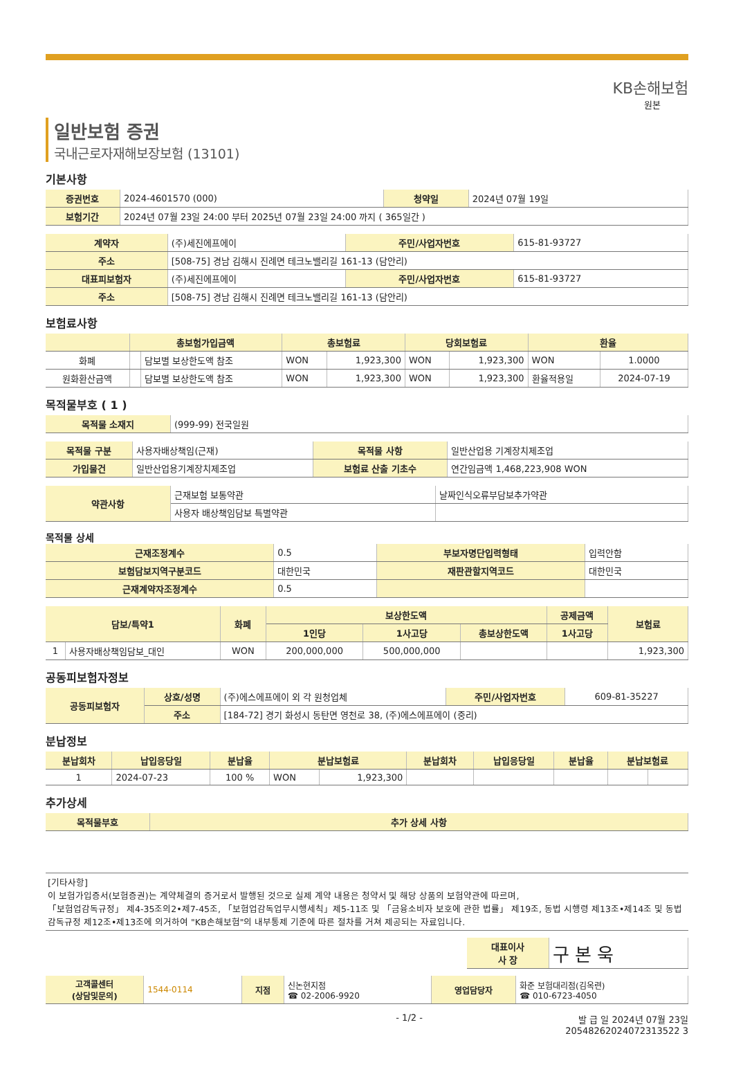KB손해보험
원본
일반보험 증권
국내근로자재해보장보험 (13101)
기본사항
| 증권번호 | 2024-4601570 (000) | 청약일 | 2024년 07월 19일 |
| 보험기간 | 2024년 07월 23일 24:00 부터 2025년 07월 23일 24:00 까지 ( 365일간 ) | | |
| 계약자 | (주)세진에프에이 | 주민/사업자번호 | 615-81-93727 |
| 주소 | [508-75] 경남 김해시 진례면 테크노밸리길 161-13 (담안리) | | |
| 대표피보험자 | (주)세진에프에이 | 주민/사업자번호 | 615-81-93727 |
| 주소 | [508-75] 경남 김해시 진례면 테크노밸리길 161-13 (담안리) | | |
보험료사항
| | 총보험가입금액 | | 총보험료 | | 당회보험료 | | 환율 | |
| --- | --- | --- | --- | --- | --- | --- | --- | --- |
| 화폐 | | 담보별 보상한도액 참조 | WON | 1,923,300 | WON | 1,923,300 | WON | 1.0000 |
| 원화환산금액 | | 담보별 보상한도액 참조 | WON | 1,923,300 | WON | 1,923,300 | 환율적용일 | 2024-07-19 |
목적물부호 ( 1 )
| 목적물 소재지 | (999-99) 전국일원 |
| 목적물 구분 | 사용자배상책임(근재) | 목적물 사항 | 일반산업용 기계장치제조업 |
| 가입물건 | 일반산업용기계장치제조업 | 보험료 산출 기초수 | 연간임금액 1,468,223,908 WON |
| 약관사항 | 근재보험 보통약관 | 날짜인식오류부담보추가약관 |
| | 사용자 배상책임담보 특별약관 | |
목적물 상세
| 근재조정계수 | 0.5 | 부보자명단입력형태 | 입력안함 |
| 보험담보지역구분코드 | 대한민국 | 재판관할지역코드 | 대한민국 |
| 근재계약자조정계수 | 0.5 | | |
| 담보/특약1 | | 화폐 | 보상한도액 | | | 공제금액 | 보험료 |
| --- | --- | --- | --- | --- | --- | --- | --- |
| | | | 1인당 | 1사고당 | 총보상한도액 | 1사고당 | |
| 1 | 사용자배상책임담보_대인 | WON | 200,000,000 | 500,000,000 | | | 1,923,300 |
공동피보험자정보
| 공동피보험자 | 상호/성명 | (주)에스에프에이 외 각 원청업체 | 주민/사업자번호 | 609-81-35227 |
| | 주소 | [184-72] 경기 화성시 동탄면 영천로 38, (주)에스에프에이 (중리) | | |
분납정보
| 분납회차 | 납입응당일 | 분납율 | 분납보험료 | | 분납회차 | 납입응당일 | 분납율 | 분납보험료 | |
| --- | --- | --- | --- | --- | --- | --- | --- | --- | --- |
| 1 | 2024-07-23 | 100 % | WON | 1,923,300 | | | | | |
추가상세
| 목적물부호 | 추가 상세 사항 |
| --- | --- |
[기타사항]
이 보험가입증서(보험증권)는 계약체결의 증거로서 발행된 것으로 실제 계약 내용은 청약서 및 해당 상품의 보험약관에 따르며,
「보험업감독규정」 제4-35조의2•제7-45조, 「보험업감독업무시행세칙」제5-11조 및 「금융소비자 보호에 관한 법률」 제19조, 동법 시행령 제13조•제14조 및 동법 감독규정 제12조•제13조에 의거하여 "KB손해보험"의 내부통제 기준에 따른 절차를 거쳐 제공되는 자료입니다.
| 대표이사 사 장 | 구 본 욱 |
| 고객콜센터 (상담및문의) | 1544-0114 | 지점 | 신논현지점 ☎ 02-2006-9920 | 영업담당자 | 화준 보험대리점(김옥련) ☎ 010-6723-4050 |
- 1/2 - 발 급 일 2024년 07월 23일
20548262024072313522 3